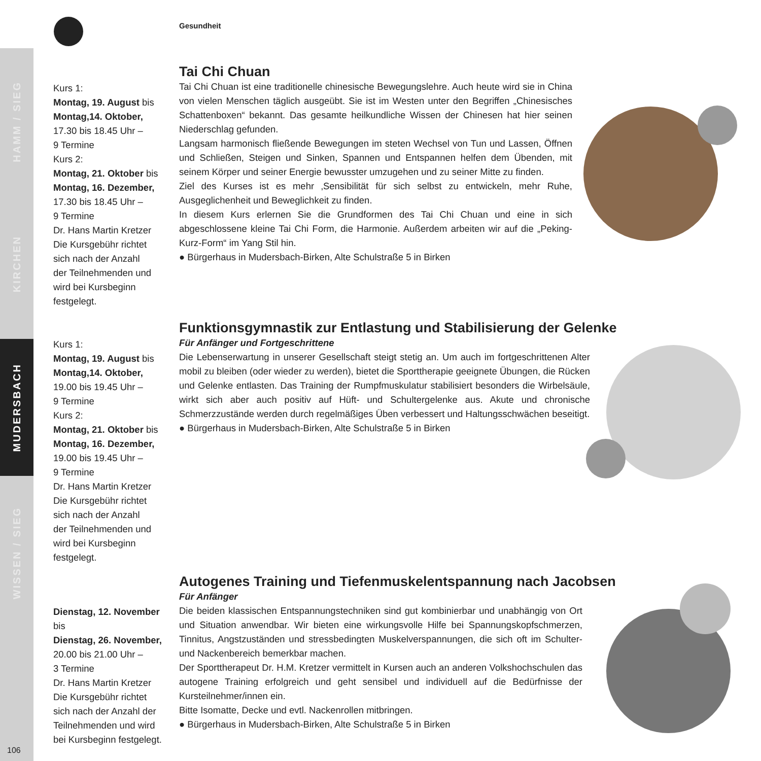HAMM / SIEG
KIRCHEN
MUDERSBACH
WISSEN / SIEG
Gesundheit
Kurs 1:
Montag, 19. August bis
Montag,14. Oktober,
17.30 bis 18.45 Uhr –
9 Termine
Kurs 2:
Montag, 21. Oktober bis
Montag, 16. Dezember,
17.30 bis 18.45 Uhr –
9 Termine
Dr. Hans Martin Kretzer
Die Kursgebühr richtet
sich nach der Anzahl
der Teilnehmenden und
wird bei Kursbeginn
festgelegt.
Tai Chi Chuan
Tai Chi Chuan ist eine traditionelle chinesische Bewegungslehre. Auch heute wird sie in China von vielen Menschen täglich ausgeübt. Sie ist im Westen unter den Begriffen „Chinesisches Schattenboxen“ bekannt. Das gesamte heilkundliche Wissen der Chinesen hat hier seinen Niederschlag gefunden.
Langsam harmonisch fließende Bewegungen im steten Wechsel von Tun und Lassen, Öffnen und Schließen, Steigen und Sinken, Spannen und Entspannen helfen dem Übenden, mit seinem Körper und seiner Energie bewusster umzugehen und zu seiner Mitte zu finden.
Ziel des Kurses ist es mehr ‚Sensibilität für sich selbst zu entwickeln, mehr Ruhe, Ausgeglichenheit und Beweglichkeit zu finden.
In diesem Kurs erlernen Sie die Grundformen des Tai Chi Chuan und eine in sich abgeschlossene kleine Tai Chi Form, die Harmonie. Außerdem arbeiten wir auf die „Peking-Kurz-Form“ im Yang Stil hin.
● Bürgerhaus in Mudersbach-Birken, Alte Schulstraße 5 in Birken
Kurs 1:
Montag, 19. August bis
Montag,14. Oktober,
19.00 bis 19.45 Uhr –
9 Termine
Kurs 2:
Montag, 21. Oktober bis
Montag, 16. Dezember,
19.00 bis 19.45 Uhr –
9 Termine
Dr. Hans Martin Kretzer
Die Kursgebühr richtet
sich nach der Anzahl
der Teilnehmenden und
wird bei Kursbeginn
festgelegt.
Funktionsgymnastik zur Entlastung und Stabilisierung der Gelenke
Für Anfänger und Fortgeschrittene
Die Lebenserwartung in unserer Gesellschaft steigt stetig an. Um auch im fortgeschrittenen Alter mobil zu bleiben (oder wieder zu werden), bietet die Sporttherapie geeignete Übungen, die Rücken und Gelenke entlasten. Das Training der Rumpfmuskulatur stabilisiert besonders die Wirbelsäule, wirkt sich aber auch positiv auf Hüft- und Schultergelenke aus. Akute und chronische Schmerzzustände werden durch regelmäßiges Üben verbessert und Haltungsschwächen beseitigt.
● Bürgerhaus in Mudersbach-Birken, Alte Schulstraße 5 in Birken
Dienstag, 12. November
bis
Dienstag, 26. November,
20.00 bis 21.00 Uhr –
3 Termine
Dr. Hans Martin Kretzer
Die Kursgebühr richtet
sich nach der Anzahl der
Teilnehmenden und wird
bei Kursbeginn festgelegt.
Autogenes Training und Tiefenmuskelentspannung nach Jacobsen
Für Anfänger
Die beiden klassischen Entspannungstechniken sind gut kombinierbar und unabhängig von Ort und Situation anwendbar. Wir bieten eine wirkungsvolle Hilfe bei Spannungskopfschmerzen, Tinnitus, Angstzuständen und stressbedingten Muskelverspannungen, die sich oft im Schulter- und Nackenbereich bemerkbar machen.
Der Sporttherapeut Dr. H.M. Kretzer vermittelt in Kursen auch an anderen Volkshochschulen das autogene Training erfolgreich und geht sensibel und individuell auf die Bedürfnisse der Kursteilnehmer/innen ein.
Bitte Isomatte, Decke und evtl. Nackenrollen mitbringen.
● Bürgerhaus in Mudersbach-Birken, Alte Schulstraße 5 in Birken
106